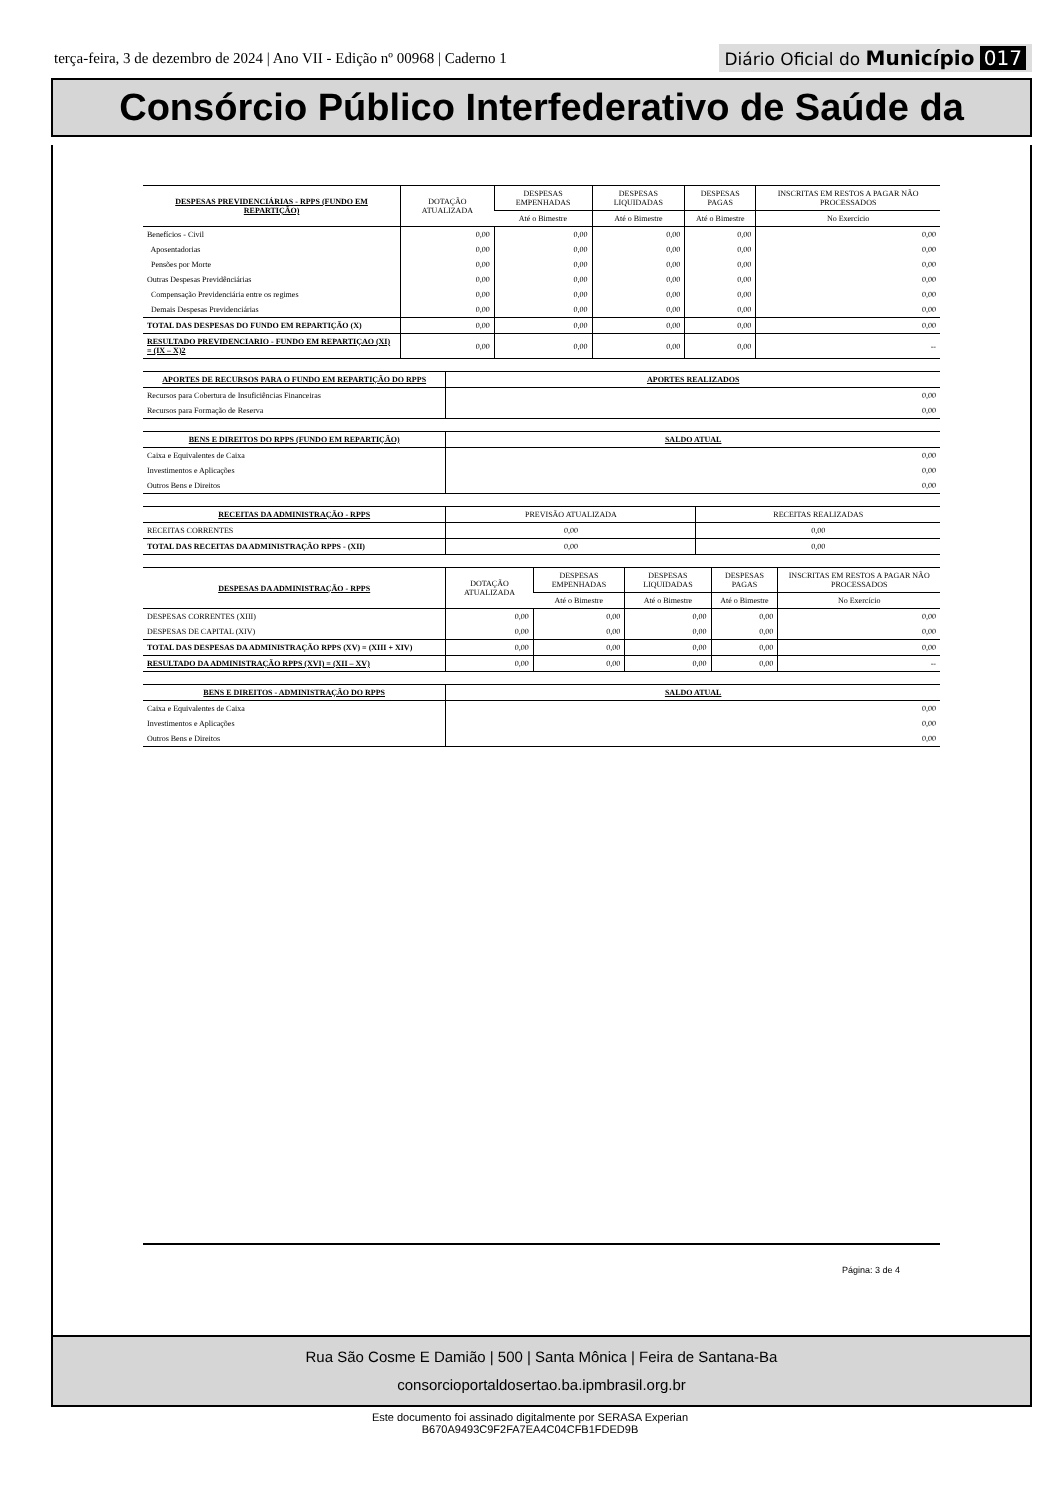terça-feira, 3 de dezembro de 2024 | Ano VII - Edição nº 00968 | Caderno 1 Diário Oficial do Município 017
Consórcio Público Interfederativo de Saúde da
| DESPESAS PREVIDENCIÁRIAS - RPPS (FUNDO EM REPARTIÇÃO) | DOTAÇÃO ATUALIZADA | DESPESAS EMPENHADAS | DESPESAS LIQUIDADAS | DESPESAS PAGAS | INSCRITAS EM RESTOS A PAGAR NÃO PROCESSADOS |
| --- | --- | --- | --- | --- | --- |
| | | Até o Bimestre | Até o Bimestre | Até o Bimestre | No Exercício |
| Benefícios - Civil | 0,00 | 0,00 | 0,00 | 0,00 | 0,00 |
| Aposentadorias | 0,00 | 0,00 | 0,00 | 0,00 | 0,00 |
| Pensões por Morte | 0,00 | 0,00 | 0,00 | 0,00 | 0,00 |
| Outras Despesas Previdênciárias | 0,00 | 0,00 | 0,00 | 0,00 | 0,00 |
| Compensação Previdenciária entre os regimes | 0,00 | 0,00 | 0,00 | 0,00 | 0,00 |
| Demais Despesas Previdenciárias | 0,00 | 0,00 | 0,00 | 0,00 | 0,00 |
| TOTAL DAS DESPESAS DO FUNDO EM REPARTIÇÃO (X) | 0,00 | 0,00 | 0,00 | 0,00 | 0,00 |
| RESULTADO PREVIDENCIARIO - FUNDO EM REPARTIÇAO (XI) = (IX – X)2 | 0,00 | 0,00 | 0,00 | 0,00 | -- |
| APORTES DE RECURSOS PARA O FUNDO EM REPARTIÇÃO DO RPPS | APORTES REALIZADOS |
| --- | --- |
| Recursos para Cobertura de Insuficiências Financeiras | 0,00 |
| Recursos para Formação de Reserva | 0,00 |
| BENS E DIREITOS DO RPPS (FUNDO EM REPARTIÇÃO) | SALDO ATUAL |
| --- | --- |
| Caixa e Equivalentes de Caixa | 0,00 |
| Investimentos e Aplicações | 0,00 |
| Outros Bens e Direitos | 0,00 |
| RECEITAS DA ADMINISTRAÇÃO - RPPS | PREVISÃO ATUALIZADA | RECEITAS REALIZADAS |
| --- | --- | --- |
| RECEITAS CORRENTES | 0,00 | 0,00 |
| TOTAL DAS RECEITAS DA ADMINISTRAÇÃO RPPS - (XII) | 0,00 | 0,00 |
| DESPESAS DA ADMINISTRAÇÃO - RPPS | DOTAÇÃO ATUALIZADA | DESPESAS EMPENHADAS | DESPESAS LIQUIDADAS | DESPESAS PAGAS | INSCRITAS EM RESTOS A PAGAR NÃO PROCESSADOS |
| --- | --- | --- | --- | --- | --- |
| | | Até o Bimestre | Até o Bimestre | Até o Bimestre | No Exercício |
| DESPESAS CORRENTES (XIII) | 0,00 | 0,00 | 0,00 | 0,00 | 0,00 |
| DESPESAS DE CAPITAL (XIV) | 0,00 | 0,00 | 0,00 | 0,00 | 0,00 |
| TOTAL DAS DESPESAS DA ADMINISTRAÇÃO RPPS (XV) = (XIII + XIV) | 0,00 | 0,00 | 0,00 | 0,00 | 0,00 |
| RESULTADO DA ADMINISTRAÇÃO RPPS (XVI) = (XII – XV) | 0,00 | 0,00 | 0,00 | 0,00 | -- |
| BENS E DIREITOS - ADMINISTRAÇÃO DO RPPS | SALDO ATUAL |
| --- | --- |
| Caixa e Equivalentes de Caixa | 0,00 |
| Investimentos e Aplicações | 0,00 |
| Outros Bens e Direitos | 0,00 |
Página: 3 de 4
Rua São Cosme E Damião | 500 | Santa Mônica | Feira de Santana-Ba
consorcioportaldosertao.ba.ipmbrasil.org.br
Este documento foi assinado digitalmente por SERASA Experian
B670A9493C9F2FA7EA4C04CFB1FDED9B